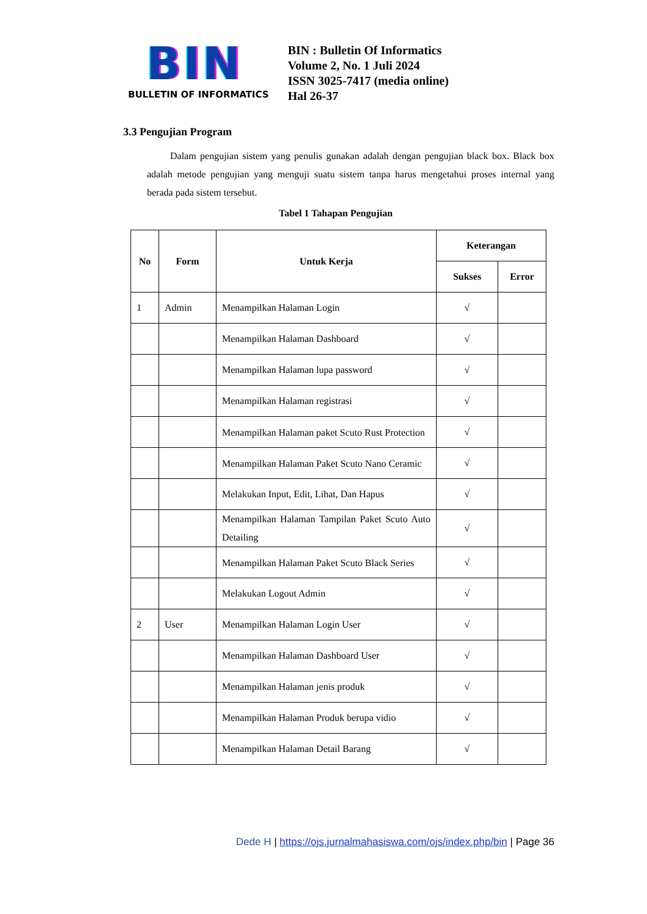BIN
BULLETIN OF INFORMATICS
BIN : Bulletin Of Informatics
Volume 2, No. 1 Juli 2024
ISSN 3025-7417 (media online)
Hal 26-37
3.3 Pengujian Program
Dalam pengujian sistem yang penulis gunakan adalah dengan pengujian black box. Black box adalah metode pengujian yang menguji suatu sistem tanpa harus mengetahui proses internal yang berada pada sistem tersebut.
Tabel 1 Tahapan Pengujian
| No | Form | Untuk Kerja | Keterangan | |
| --- | --- | --- | --- | --- |
| | | | Sukses | Error |
| 1 | Admin | Menampilkan Halaman Login | √ | |
| | | Menampilkan Halaman Dashboard | √ | |
| | | Menampilkan Halaman lupa password | √ | |
| | | Menampilkan Halaman registrasi | √ | |
| | | Menampilkan Halaman paket Scuto Rust Protection | √ | |
| | | Menampilkan Halaman Paket Scuto Nano Ceramic | √ | |
| | | Melakukan Input, Edit, Lihat, Dan Hapus | √ | |
| | | Menampilkan Halaman Tampilan Paket Scuto Auto Detailing | √ | |
| | | Menampilkan Halaman Paket Scuto Black Series | √ | |
| | | Melakukan Logout Admin | √ | |
| 2 | User | Menampilkan Halaman Login User | √ | |
| | | Menampilkan Halaman Dashboard User | √ | |
| | | Menampilkan Halaman jenis produk | √ | |
| | | Menampilkan Halaman Produk berupa vidio | √ | |
| | | Menampilkan Halaman Detail Barang | √ | |
Dede H | https://ojs.jurnalmahasiswa.com/ojs/index.php/bin | Page 36